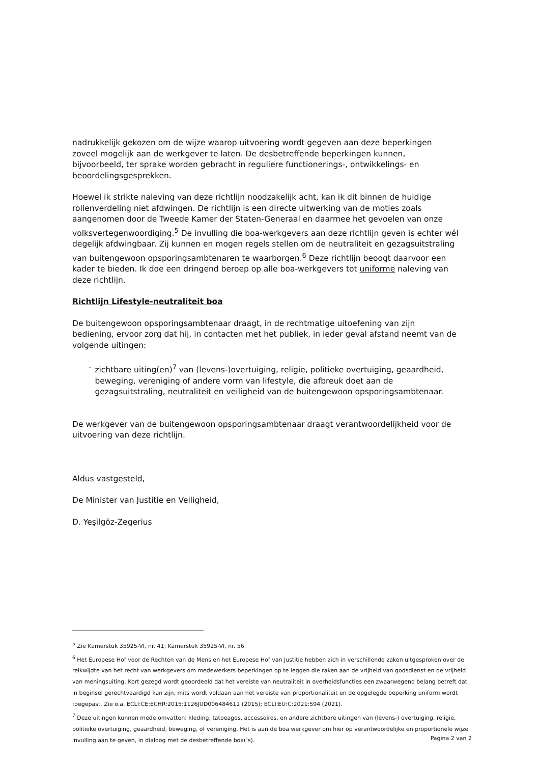nadrukkelijk gekozen om de wijze waarop uitvoering wordt gegeven aan deze beperkingen zoveel mogelijk aan de werkgever te laten. De desbetreffende beperkingen kunnen, bijvoorbeeld, ter sprake worden gebracht in reguliere functionerings-, ontwikkelings- en beoordelingsgesprekken.
Hoewel ik strikte naleving van deze richtlijn noodzakelijk acht, kan ik dit binnen de huidige rollenverdeling niet afdwingen. De richtlijn is een directe uitwerking van de moties zoals aangenomen door de Tweede Kamer der Staten-Generaal en daarmee het gevoelen van onze volksvertegenwoordiging.<sup>5</sup> De invulling die boa-werkgevers aan deze richtlijn geven is echter wél degelijk afdwingbaar. Zij kunnen en mogen regels stellen om de neutraliteit en gezagsuitstraling van buitengewoon opsporingsambtenaren te waarborgen.<sup>6</sup> Deze richtlijn beoogt daarvoor een kader te bieden. Ik doe een dringend beroep op alle boa-werkgevers tot uniforme naleving van deze richtlijn.
Richtlijn Lifestyle-neutraliteit boa
De buitengewoon opsporingsambtenaar draagt, in de rechtmatige uitoefening van zijn bediening, ervoor zorg dat hij, in contacten met het publiek, in ieder geval afstand neemt van de volgende uitingen:
- zichtbare uiting(en)<sup>7</sup> van (levens-)overtuiging, religie, politieke overtuiging, geaardheid, beweging, vereniging of andere vorm van lifestyle, die afbreuk doet aan de gezagsuitstraling, neutraliteit en veiligheid van de buitengewoon opsporingsambtenaar.
De werkgever van de buitengewoon opsporingsambtenaar draagt verantwoordelijkheid voor de uitvoering van deze richtlijn.
Aldus vastgesteld,
De Minister van Justitie en Veiligheid,
D. Yeşilgöz-Zegerius
<sup>5</sup> Zie Kamerstuk 35925-VI, nr. 41; Kamerstuk 35925-VI, nr. 56.
<sup>6</sup> Het Europese Hof voor de Rechten van de Mens en het Europese Hof van Justitie hebben zich in verschillende zaken uitgesproken over de reikwijdte van het recht van werkgevers om medewerkers beperkingen op te leggen die raken aan de vrijheid van godsdienst en de vrijheid van meningsuiting. Kort gezegd wordt geoordeeld dat het vereiste van neutraliteit in overheidsfuncties een zwaarwegend belang betreft dat in beginsel gerechtvaardigd kan zijn, mits wordt voldaan aan het vereiste van proportionaliteit en de opgelegde beperking uniform wordt toegepast. Zie o.a. ECLI:CE:ECHR:2015:1126JUD006484611 (2015); ECLI:EU:C:2021:594 (2021).
<sup>7</sup> Deze uitingen kunnen mede omvatten: kleding, tatoeages, accessoires, en andere zichtbare uitingen van (levens-) overtuiging, religie, politieke overtuiging, geaardheid, beweging, of vereniging. Het is aan de boa werkgever om hier op verantwoordelijke en proportionele wijze invulling aan te geven, in dialoog met de desbetreffende boa(’s).
Pagina 2 van 2